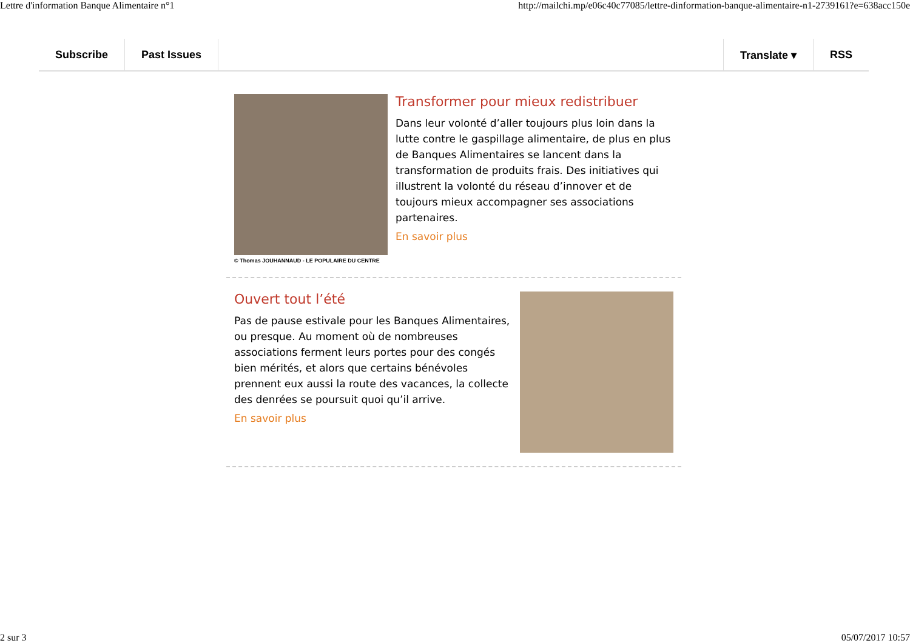Lettre d'information Banque Alimentaire n°1 http://mailchi.mp/e06c40c77085/lettre-dinformation-banque-alimentaire-n1-2739161?e=638acc150e
Subscribe Past Issues Translate ▾ RSS
© Thomas JOUHANNAUD - LE POPULAIRE DU CENTRE
Transformer pour mieux redistribuer
Dans leur volonté d’aller toujours plus loin dans la lutte contre le gaspillage alimentaire, de plus en plus de Banques Alimentaires se lancent dans la transformation de produits frais. Des initiatives qui illustrent la volonté du réseau d’innover et de toujours mieux accompagner ses associations partenaires.
En savoir plus
Ouvert tout l’été
Pas de pause estivale pour les Banques Alimentaires, ou presque. Au moment où de nombreuses associations ferment leurs portes pour des congés bien mérités, et alors que certains bénévoles prennent eux aussi la route des vacances, la collecte des denrées se poursuit quoi qu’il arrive.
En savoir plus
2 sur 3 05/07/2017 10:57